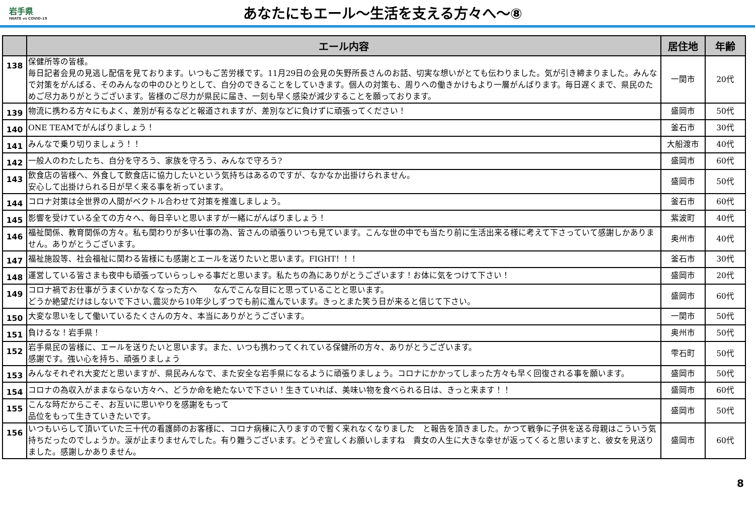岩手県
IWATE vs COVID-19
あなたにもエール～生活を支える方々へ～⑧
| | エール内容 | 居住地 | 年齢 |
| --- | --- | --- | --- |
| 138 | 保健所等の皆様。 毎日記者会見の見逃し配信を見ております。いつもご苦労様です。11月29日の会見の矢野所長さんのお話、切実な想いがとても伝わりました。気が引き締まりました。みんなで対策をがんばる、そのみんなの中のひとりとして、自分のできることをしていきます。個人の対策も、周りへの働きかけもより一層がんばります。毎日遅くまで、県民のためご尽力ありがとうございます。皆様のご尽力が県民に届き、一刻も早く感染が減少することを願っております。 | 一関市 | 20代 |
| 139 | 物流に携わる方々にもよく、差別が有るなどと報道されますが、差別などに負けずに頑張ってください！ | 盛岡市 | 50代 |
| 140 | ONE TEAMでがんばりましょう！ | 釜石市 | 30代 |
| 141 | みんなで乗り切りましょう！！ | 大船渡市 | 40代 |
| 142 | 一般人のわたしたち、自分を守ろう、家族を守ろう、みんなで守ろう? | 盛岡市 | 60代 |
| 143 | 飲食店の皆様へ、外食して飲食店に協力したいという気持ちはあるのですが、なかなか出掛けられません。 安心して出掛けられる日が早く来る事を祈っています。 | 盛岡市 | 50代 |
| 144 | コロナ対策は全世界の人間がベクトル合わせて対策を推進しましょう。 | 釜石市 | 60代 |
| 145 | 影響を受けている全ての方々へ、毎日辛いと思いますが一緒にがんばりましょう！ | 紫波町 | 40代 |
| 146 | 福祉関係、教育関係の方々。私も関わりが多い仕事の為、皆さんの頑張りいつも見ています。こんな世の中でも当たり前に生活出来る様に考えて下さっていて感謝しかありません。ありがとうございます。 | 奥州市 | 40代 |
| 147 | 福祉施設等、社会福祉に関わる皆様にも感謝とエールを送りたいと思います。FIGHT！！！ | 釜石市 | 30代 |
| 148 | 運営している皆さまも夜中も頑張っていらっしゃる事だと思います。私たちの為にありがとうございます！お体に気をつけて下さい！ | 盛岡市 | 20代 |
| 149 | コロナ禍でお仕事がうまくいかなくなった方へ なんでこんな目にと思っていることと思います。 どうか絶望だけはしないで下さい､震災から10年少しずつでも前に進んでいます。きっとまた笑う日が来ると信じて下さい。 | 盛岡市 | 60代 |
| 150 | 大変な思いをして働いているたくさんの方々、本当にありがとうございます。 | 一関市 | 50代 |
| 151 | 負けるな！岩手県！ | 奥州市 | 50代 |
| 152 | 岩手県民の皆様に、エールを送りたいと思います。また、いつも携わってくれている保健所の方々、ありがとうございます。 感謝です。強い心を持ち、頑張りましょう | 雫石町 | 50代 |
| 153 | みんなそれぞれ大変だと思いますが、県民みんなで、また安全な岩手県になるように頑張りましょう。コロナにかかってしまった方々も早く回復される事を願います。 | 盛岡市 | 50代 |
| 154 | コロナの為収入がままならない方々へ、どうか命を絶たないで下さい！生きていれば、美味い物を食べられる日は、きっと来ます！！ | 盛岡市 | 60代 |
| 155 | こんな時だからこそ、お互いに思いやりを感謝をもって 品位をもって生きていきたいです。 | 盛岡市 | 50代 |
| 156 | いつもいらして頂いていた三十代の看護師のお客様に、コロナ病棟に入りますので暫く来れなくなりました と報告を頂きました。かつて戦争に子供を送る母親はこういう気持ちだったのでしょうか。涙が止まりませんでした。有り難うございます。どうぞ宜しくお願いしますね 貴女の人生に大きな幸せが返ってくると思いますと、彼女を見送りました。感謝しかありません。 | 盛岡市 | 60代 |
8